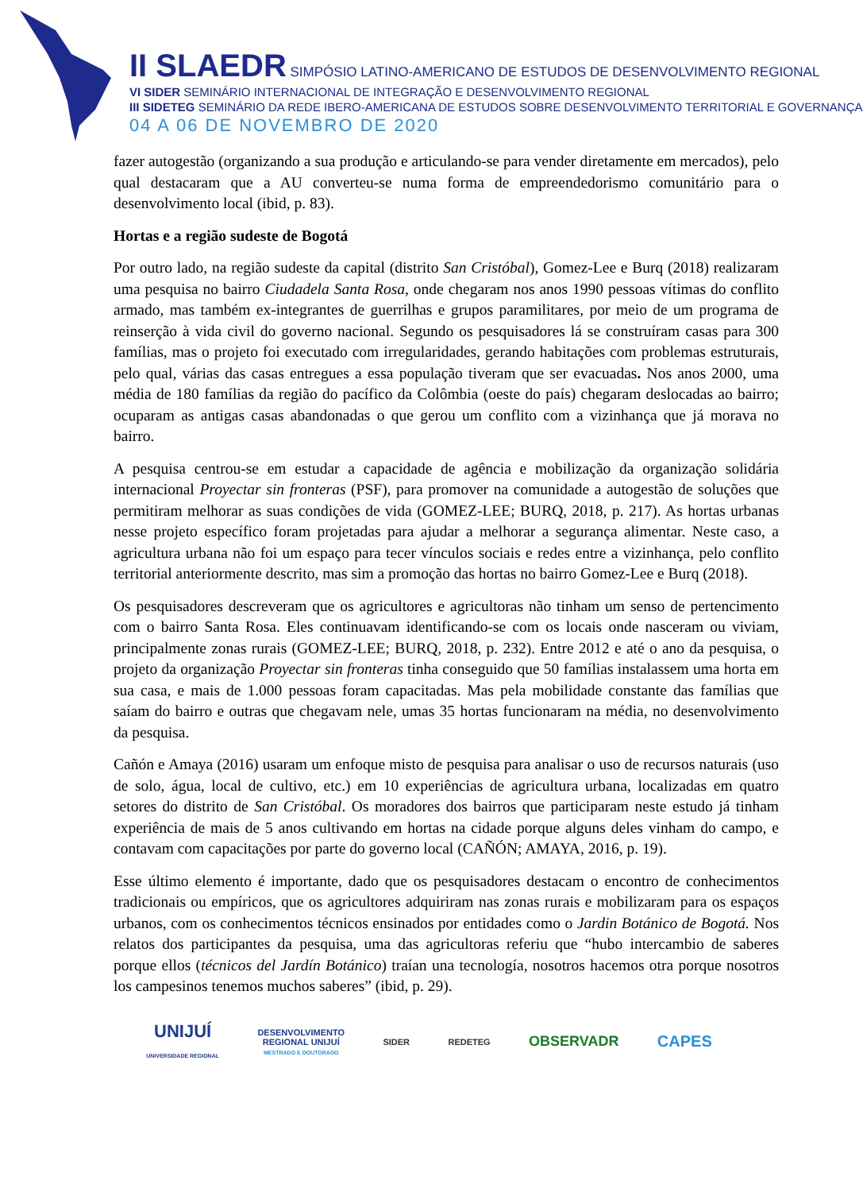II SLAEDR SIMPÓSIO LATINO-AMERICANO DE ESTUDOS DE DESENVOLVIMENTO REGIONAL
VI SIDER SEMINÁRIO INTERNACIONAL DE INTEGRAÇÃO E DESENVOLVIMENTO REGIONAL
III SIDETEG SEMINÁRIO DA REDE IBERO-AMERICANA DE ESTUDOS SOBRE DESENVOLVIMENTO TERRITORIAL E GOVERNANÇA
04 A 06 DE NOVEMBRO DE 2020
fazer autogestão (organizando a sua produção e articulando-se para vender diretamente em mercados), pelo qual destacaram que a AU converteu-se numa forma de empreendedorismo comunitário para o desenvolvimento local (ibid, p. 83).
Hortas e a região sudeste de Bogotá
Por outro lado, na região sudeste da capital (distrito San Cristóbal), Gomez-Lee e Burq (2018) realizaram uma pesquisa no bairro Ciudadela Santa Rosa, onde chegaram nos anos 1990 pessoas vítimas do conflito armado, mas também ex-integrantes de guerrilhas e grupos paramilitares, por meio de um programa de reinserção à vida civil do governo nacional. Segundo os pesquisadores lá se construíram casas para 300 famílias, mas o projeto foi executado com irregularidades, gerando habitações com problemas estruturais, pelo qual, várias das casas entregues a essa população tiveram que ser evacuadas. Nos anos 2000, uma média de 180 famílias da região do pacífico da Colômbia (oeste do país) chegaram deslocadas ao bairro; ocuparam as antigas casas abandonadas o que gerou um conflito com a vizinhança que já morava no bairro.
A pesquisa centrou-se em estudar a capacidade de agência e mobilização da organização solidária internacional Proyectar sin fronteras (PSF), para promover na comunidade a autogestão de soluções que permitiram melhorar as suas condições de vida (GOMEZ-LEE; BURQ, 2018, p. 217). As hortas urbanas nesse projeto específico foram projetadas para ajudar a melhorar a segurança alimentar. Neste caso, a agricultura urbana não foi um espaço para tecer vínculos sociais e redes entre a vizinhança, pelo conflito territorial anteriormente descrito, mas sim a promoção das hortas no bairro Gomez-Lee e Burq (2018).
Os pesquisadores descreveram que os agricultores e agricultoras não tinham um senso de pertencimento com o bairro Santa Rosa. Eles continuavam identificando-se com os locais onde nasceram ou viviam, principalmente zonas rurais (GOMEZ-LEE; BURQ, 2018, p. 232). Entre 2012 e até o ano da pesquisa, o projeto da organização Proyectar sin fronteras tinha conseguido que 50 famílias instalassem uma horta em sua casa, e mais de 1.000 pessoas foram capacitadas. Mas pela mobilidade constante das famílias que saíam do bairro e outras que chegavam nele, umas 35 hortas funcionaram na média, no desenvolvimento da pesquisa.
Cañón e Amaya (2016) usaram um enfoque misto de pesquisa para analisar o uso de recursos naturais (uso de solo, água, local de cultivo, etc.) em 10 experiências de agricultura urbana, localizadas em quatro setores do distrito de San Cristóbal. Os moradores dos bairros que participaram neste estudo já tinham experiência de mais de 5 anos cultivando em hortas na cidade porque alguns deles vinham do campo, e contavam com capacitações por parte do governo local (CAÑÓN; AMAYA, 2016, p. 19).
Esse último elemento é importante, dado que os pesquisadores destacam o encontro de conhecimentos tradicionais ou empíricos, que os agricultores adquiriram nas zonas rurais e mobilizaram para os espaços urbanos, com os conhecimentos técnicos ensinados por entidades como o Jardin Botánico de Bogotá. Nos relatos dos participantes da pesquisa, uma das agricultoras referiu que “hubo intercambio de saberes porque ellos (técnicos del Jardín Botánico) traían una tecnología, nosotros hacemos otra porque nosotros los campesinos tenemos muchos saberes” (ibid, p. 29).
UNIJUÍ
UNIVERSIDADE REGIONAL
DESENVOLVIMENTO
REGIONAL UNIJUÍ
MESTRADO E DOUTORADO
SIDER REDETEG
OBSERVADR CAPES